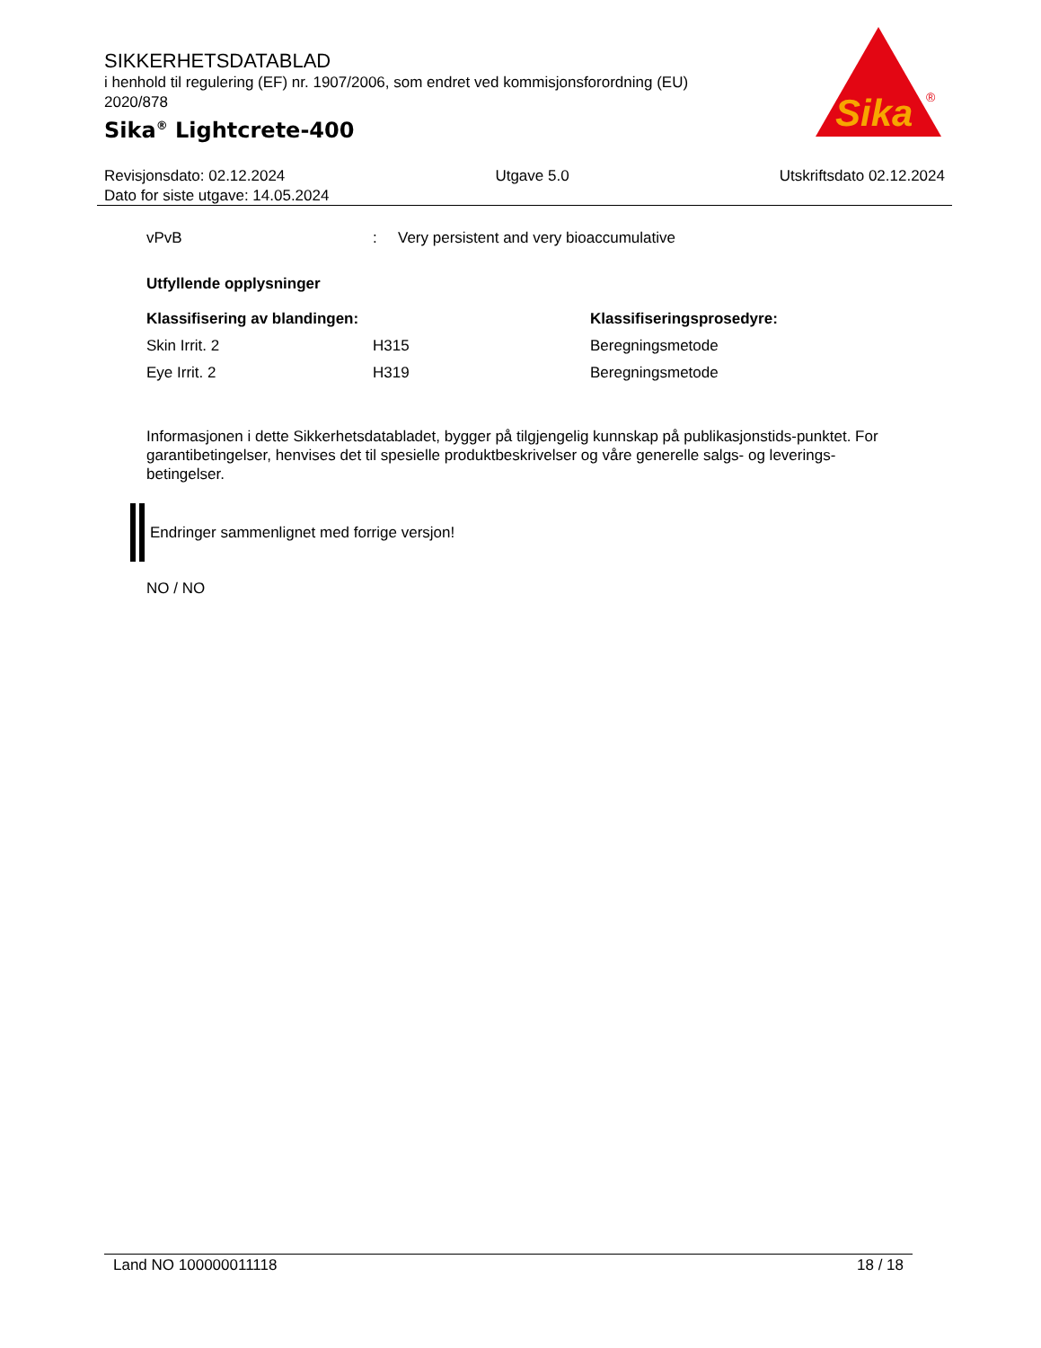SIKKERHETSDATABLAD
i henhold til regulering (EF) nr. 1907/2006, som endret ved kommisjonsforordning (EU) 2020/878
Sika<sup>®</sup> Lightcrete-400
Sika
®
Revisjonsdato: 02.12.2024 Utgave 5.0 Utskriftsdato 02.12.2024
Dato for siste utgave: 14.05.2024
| vPvB | : | Very persistent and very bioaccumulative |
Utfyllende opplysninger
| Klassifisering av blandingen: | | Klassifiseringsprosedyre: |
| --- | --- | --- |
| Skin Irrit. 2 | H315 | Beregningsmetode |
| Eye Irrit. 2 | H319 | Beregningsmetode |
Informasjonen i dette Sikkerhetsdatabladet, bygger på tilgjengelig kunnskap på publikasjonstids-punktet. For garantibetingelser, henvises det til spesielle produktbeskrivelser og våre generelle salgs- og leverings- betingelser.
Endringer sammenlignet med forrige versjon!
NO / NO
Land NO 100000011118 18 / 18